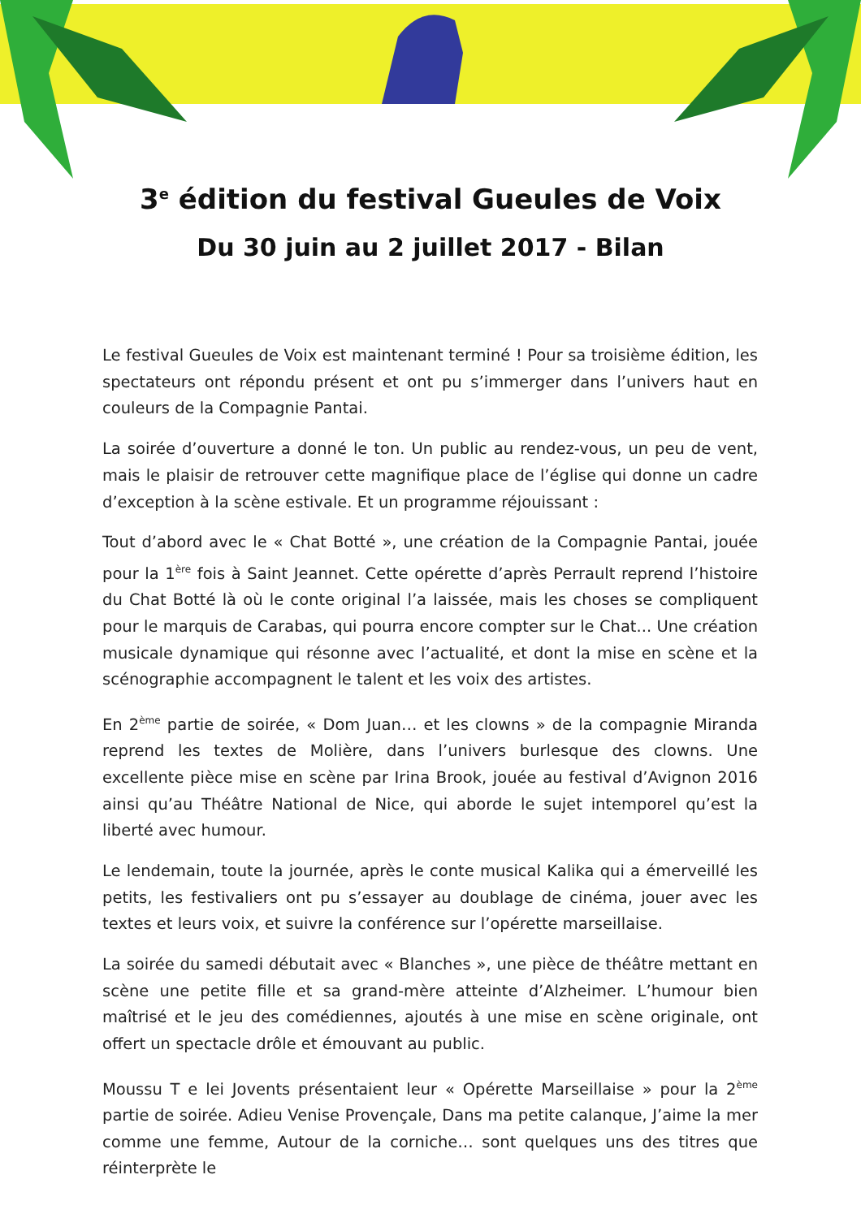3<sup>e</sup> édition du festival Gueules de Voix
Du 30 juin au 2 juillet 2017 - Bilan
Le festival Gueules de Voix est maintenant terminé ! Pour sa troisième édition, les spectateurs ont répondu présent et ont pu s’immerger dans l’univers haut en couleurs de la Compagnie Pantai.
La soirée d’ouverture a donné le ton. Un public au rendez-vous, un peu de vent, mais le plaisir de retrouver cette magnifique place de l’église qui donne un cadre d’exception à la scène estivale. Et un programme réjouissant :
Tout d’abord avec le « Chat Botté », une création de la Compagnie Pantai, jouée pour la 1<sup>ère</sup> fois à Saint Jeannet. Cette opérette d’après Perrault reprend l’histoire du Chat Botté là où le conte original l’a laissée, mais les choses se compliquent pour le marquis de Carabas, qui pourra encore compter sur le Chat... Une création musicale dynamique qui résonne avec l’actualité, et dont la mise en scène et la scénographie accompagnent le talent et les voix des artistes.
En 2<sup>ème</sup> partie de soirée, « Dom Juan… et les clowns » de la compagnie Miranda reprend les textes de Molière, dans l’univers burlesque des clowns. Une excellente pièce mise en scène par Irina Brook, jouée au festival d’Avignon 2016 ainsi qu’au Théâtre National de Nice, qui aborde le sujet intemporel qu’est la liberté avec humour.
Le lendemain, toute la journée, après le conte musical Kalika qui a émerveillé les petits, les festivaliers ont pu s’essayer au doublage de cinéma, jouer avec les textes et leurs voix, et suivre la conférence sur l’opérette marseillaise.
La soirée du samedi débutait avec « Blanches », une pièce de théâtre mettant en scène une petite fille et sa grand-mère atteinte d’Alzheimer. L’humour bien maîtrisé et le jeu des comédiennes, ajoutés à une mise en scène originale, ont offert un spectacle drôle et émouvant au public.
Moussu T e lei Jovents présentaient leur « Opérette Marseillaise » pour la 2<sup>ème</sup> partie de soirée. Adieu Venise Provençale, Dans ma petite calanque, J’aime la mer comme une femme, Autour de la corniche… sont quelques uns des titres que réinterprète le